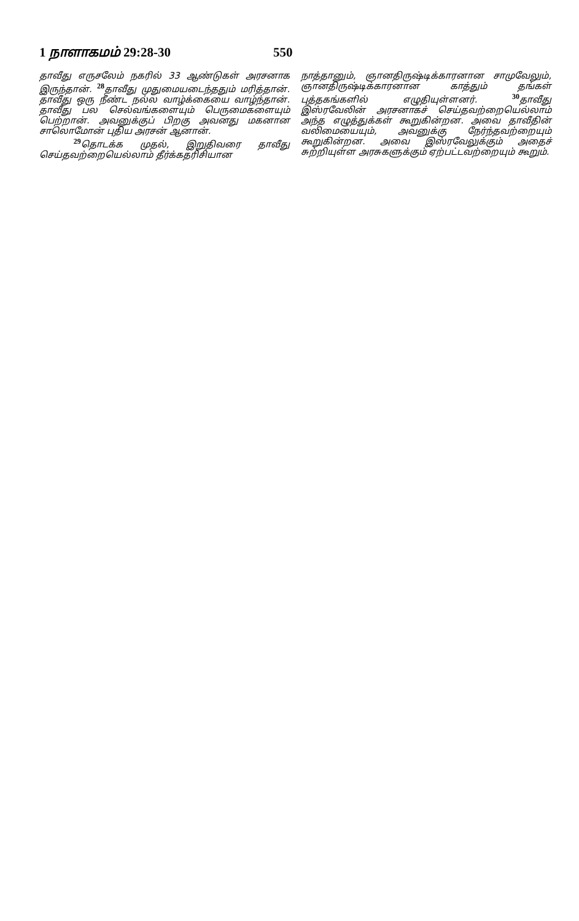1 நாளாகமம் 29:28-30 550
தாவீது எருசலேம் நகரில் 33 ஆண்டுகள் அரசனாக இருந்தான். <sup>28</sup>தாவீது முதுமையடைந்ததும் மரித்தான். தாவீது ஒரு நீண்ட நல்ல வாழ்க்கையை வாழ்ந்தான். தாவீது பல செல்வங்களையும் பெருமைகளையும் பெற்றான். அவனுக்குப் பிறகு அவனது மகனான சாலொமோன் புதிய அரசன் ஆனான்.
<sup>29</sup> தொடக்க முதல், இறுதிவரை தாவீது செய்தவற்றையெல்லாம் தீர்க்கதரிசியான
நாத்தானும், ஞானதிருஷ்டிக்காரனான சாமுவேலும், ஞானதிருஷ்டிக்காரனான காத்தும் தங்கள் புத்தகங்களில் எழுதியுள்ளனர். <sup>30</sup>தாவீது இஸ்ரவேலின் அரசனாகச் செய்தவற்றையெல்லாம் அந்த எழுத்துக்கள் கூறுகின்றன. அவை தாவீதின் வலிமையையும், அவனுக்கு நேர்ந்தவற்றையும் கூறுகின்றன. அவை இஸ்ரவேலுக்கும் அதைச் சுற்றியுள்ள அரசுகளுக்கும் ஏற்பட்டவற்றையும் கூறும்.